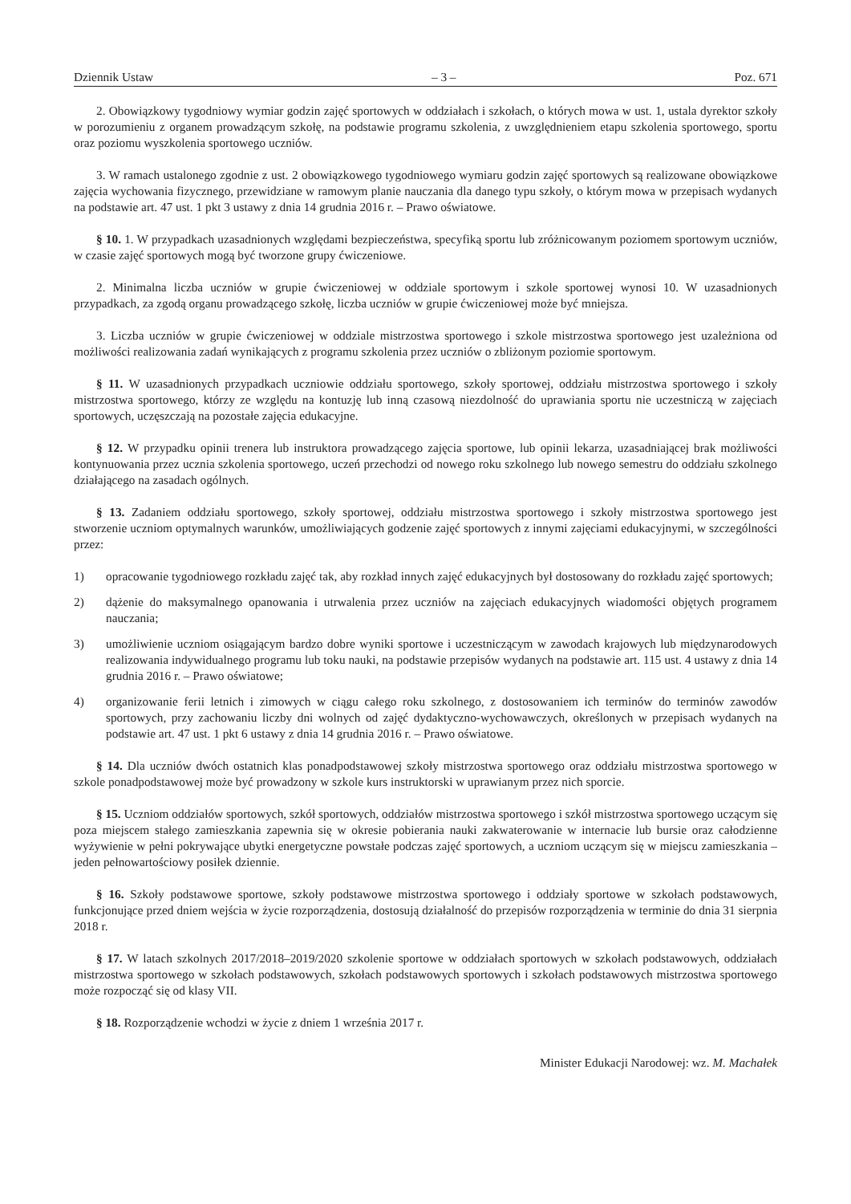Dziennik Ustaw – 3 – Poz. 671
2. Obowiązkowy tygodniowy wymiar godzin zajęć sportowych w oddziałach i szkołach, o których mowa w ust. 1, ustala dyrektor szkoły w porozumieniu z organem prowadzącym szkołę, na podstawie programu szkolenia, z uwzględnieniem etapu szkolenia sportowego, sportu oraz poziomu wyszkolenia sportowego uczniów.
3. W ramach ustalonego zgodnie z ust. 2 obowiązkowego tygodniowego wymiaru godzin zajęć sportowych są realizowane obowiązkowe zajęcia wychowania fizycznego, przewidziane w ramowym planie nauczania dla danego typu szkoły, o którym mowa w przepisach wydanych na podstawie art. 47 ust. 1 pkt 3 ustawy z dnia 14 grudnia 2016 r. – Prawo oświatowe.
§ 10. 1. W przypadkach uzasadnionych względami bezpieczeństwa, specyfiką sportu lub zróżnicowanym poziomem sportowym uczniów, w czasie zajęć sportowych mogą być tworzone grupy ćwiczeniowe.
2. Minimalna liczba uczniów w grupie ćwiczeniowej w oddziale sportowym i szkole sportowej wynosi 10. W uzasadnionych przypadkach, za zgodą organu prowadzącego szkołę, liczba uczniów w grupie ćwiczeniowej może być mniejsza.
3. Liczba uczniów w grupie ćwiczeniowej w oddziale mistrzostwa sportowego i szkole mistrzostwa sportowego jest uzależniona od możliwości realizowania zadań wynikających z programu szkolenia przez uczniów o zbliżonym poziomie sportowym.
§ 11. W uzasadnionych przypadkach uczniowie oddziału sportowego, szkoły sportowej, oddziału mistrzostwa sportowego i szkoły mistrzostwa sportowego, którzy ze względu na kontuzję lub inną czasową niezdolność do uprawiania sportu nie uczestniczą w zajęciach sportowych, uczęszczają na pozostałe zajęcia edukacyjne.
§ 12. W przypadku opinii trenera lub instruktora prowadzącego zajęcia sportowe, lub opinii lekarza, uzasadniającej brak możliwości kontynuowania przez ucznia szkolenia sportowego, uczeń przechodzi od nowego roku szkolnego lub nowego semestru do oddziału szkolnego działającego na zasadach ogólnych.
§ 13. Zadaniem oddziału sportowego, szkoły sportowej, oddziału mistrzostwa sportowego i szkoły mistrzostwa sportowego jest stworzenie uczniom optymalnych warunków, umożliwiających godzenie zajęć sportowych z innymi zajęciami edukacyjnymi, w szczególności przez:
1) opracowanie tygodniowego rozkładu zajęć tak, aby rozkład innych zajęć edukacyjnych był dostosowany do rozkładu zajęć sportowych;
2) dążenie do maksymalnego opanowania i utrwalenia przez uczniów na zajęciach edukacyjnych wiadomości objętych programem nauczania;
3) umożliwienie uczniom osiągającym bardzo dobre wyniki sportowe i uczestniczącym w zawodach krajowych lub międzynarodowych realizowania indywidualnego programu lub toku nauki, na podstawie przepisów wydanych na podstawie art. 115 ust. 4 ustawy z dnia 14 grudnia 2016 r. – Prawo oświatowe;
4) organizowanie ferii letnich i zimowych w ciągu całego roku szkolnego, z dostosowaniem ich terminów do terminów zawodów sportowych, przy zachowaniu liczby dni wolnych od zajęć dydaktyczno-wychowawczych, określonych w przepisach wydanych na podstawie art. 47 ust. 1 pkt 6 ustawy z dnia 14 grudnia 2016 r. – Prawo oświatowe.
§ 14. Dla uczniów dwóch ostatnich klas ponadpodstawowej szkoły mistrzostwa sportowego oraz oddziału mistrzostwa sportowego w szkole ponadpodstawowej może być prowadzony w szkole kurs instruktorski w uprawianym przez nich sporcie.
§ 15. Uczniom oddziałów sportowych, szkół sportowych, oddziałów mistrzostwa sportowego i szkół mistrzostwa sportowego uczącym się poza miejscem stałego zamieszkania zapewnia się w okresie pobierania nauki zakwaterowanie w internacie lub bursie oraz całodzienne wyżywienie w pełni pokrywające ubytki energetyczne powstałe podczas zajęć sportowych, a uczniom uczącym się w miejscu zamieszkania – jeden pełnowartościowy posiłek dziennie.
§ 16. Szkoły podstawowe sportowe, szkoły podstawowe mistrzostwa sportowego i oddziały sportowe w szkołach podstawowych, funkcjonujące przed dniem wejścia w życie rozporządzenia, dostosują działalność do przepisów rozporządzenia w terminie do dnia 31 sierpnia 2018 r.
§ 17. W latach szkolnych 2017/2018–2019/2020 szkolenie sportowe w oddziałach sportowych w szkołach podstawowych, oddziałach mistrzostwa sportowego w szkołach podstawowych, szkołach podstawowych sportowych i szkołach podstawowych mistrzostwa sportowego może rozpocząć się od klasy VII.
§ 18. Rozporządzenie wchodzi w życie z dniem 1 września 2017 r.
Minister Edukacji Narodowej: wz. M. Machałek